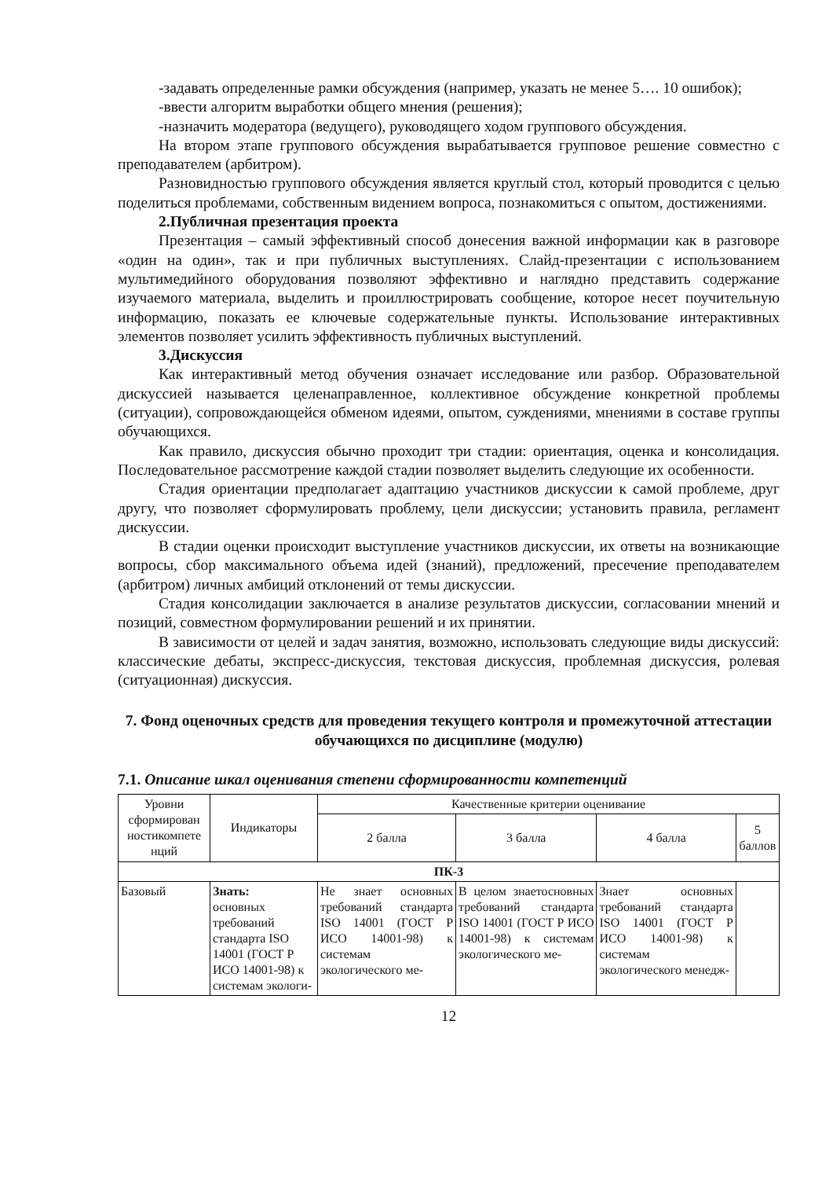-задавать определенные рамки обсуждения (например, указать не менее 5…. 10 ошибок);
-ввести алгоритм выработки общего мнения (решения);
-назначить модератора (ведущего), руководящего ходом группового обсуждения.
На втором этапе группового обсуждения вырабатывается групповое решение совместно с преподавателем (арбитром).
Разновидностью группового обсуждения является круглый стол, который проводится с целью поделиться проблемами, собственным видением вопроса, познакомиться с опытом, достижениями.
2.Публичная презентация проекта
Презентация – самый эффективный способ донесения важной информации как в разговоре «один на один», так и при публичных выступлениях. Слайд-презентации с использованием мультимедийного оборудования позволяют эффективно и наглядно представить содержание изучаемого материала, выделить и проиллюстрировать сообщение, которое несет поучительную информацию, показать ее ключевые содержательные пункты. Использование интерактивных элементов позволяет усилить эффективность публичных выступлений.
3.Дискуссия
Как интерактивный метод обучения означает исследование или разбор. Образовательной дискуссией называется целенаправленное, коллективное обсуждение конкретной проблемы (ситуации), сопровождающейся обменом идеями, опытом, суждениями, мнениями в составе группы обучающихся.
Как правило, дискуссия обычно проходит три стадии: ориентация, оценка и консолидация. Последовательное рассмотрение каждой стадии позволяет выделить следующие их особенности.
Стадия ориентации предполагает адаптацию участников дискуссии к самой проблеме, друг другу, что позволяет сформулировать проблему, цели дискуссии; установить правила, регламент дискуссии.
В стадии оценки происходит выступление участников дискуссии, их ответы на возникающие вопросы, сбор максимального объема идей (знаний), предложений, пресечение преподавателем (арбитром) личных амбиций отклонений от темы дискуссии.
Стадия консолидации заключается в анализе результатов дискуссии, согласовании мнений и позиций, совместном формулировании решений и их принятии.
В зависимости от целей и задач занятия, возможно, использовать следующие виды дискуссий: классические дебаты, экспресс-дискуссия, текстовая дискуссия, проблемная дискуссия, ролевая (ситуационная) дискуссия.
7. Фонд оценочных средств для проведения текущего контроля и промежуточной аттестации обучающихся по дисциплине (модулю)
7.1. Описание шкал оценивания степени сформированности компетенций
| Уровни сформирован ностикомпете нций | Индикаторы | Качественные критерии оценивание | | | |
| --- | --- | --- | --- | --- | --- |
| | | 2 балла | 3 балла | 4 балла | 5 баллов |
| ПК-3 | | | | | |
| Базовый | Знать: основных требований стандарта ISO 14001 (ГОСТ Р ИСО 14001-98) к системам экологи- | Не знает основных требований стандарта ISO 14001 (ГОСТ Р ИСО 14001-98) к системам экологического ме- | В целом знаетосновных требований стандарта ISO 14001 (ГОСТ Р ИСО 14001-98) к системам экологического ме- | Знает основных требований стандарта ISO 14001 (ГОСТ Р ИСО 14001-98) к системам экологического менедж- | |
12